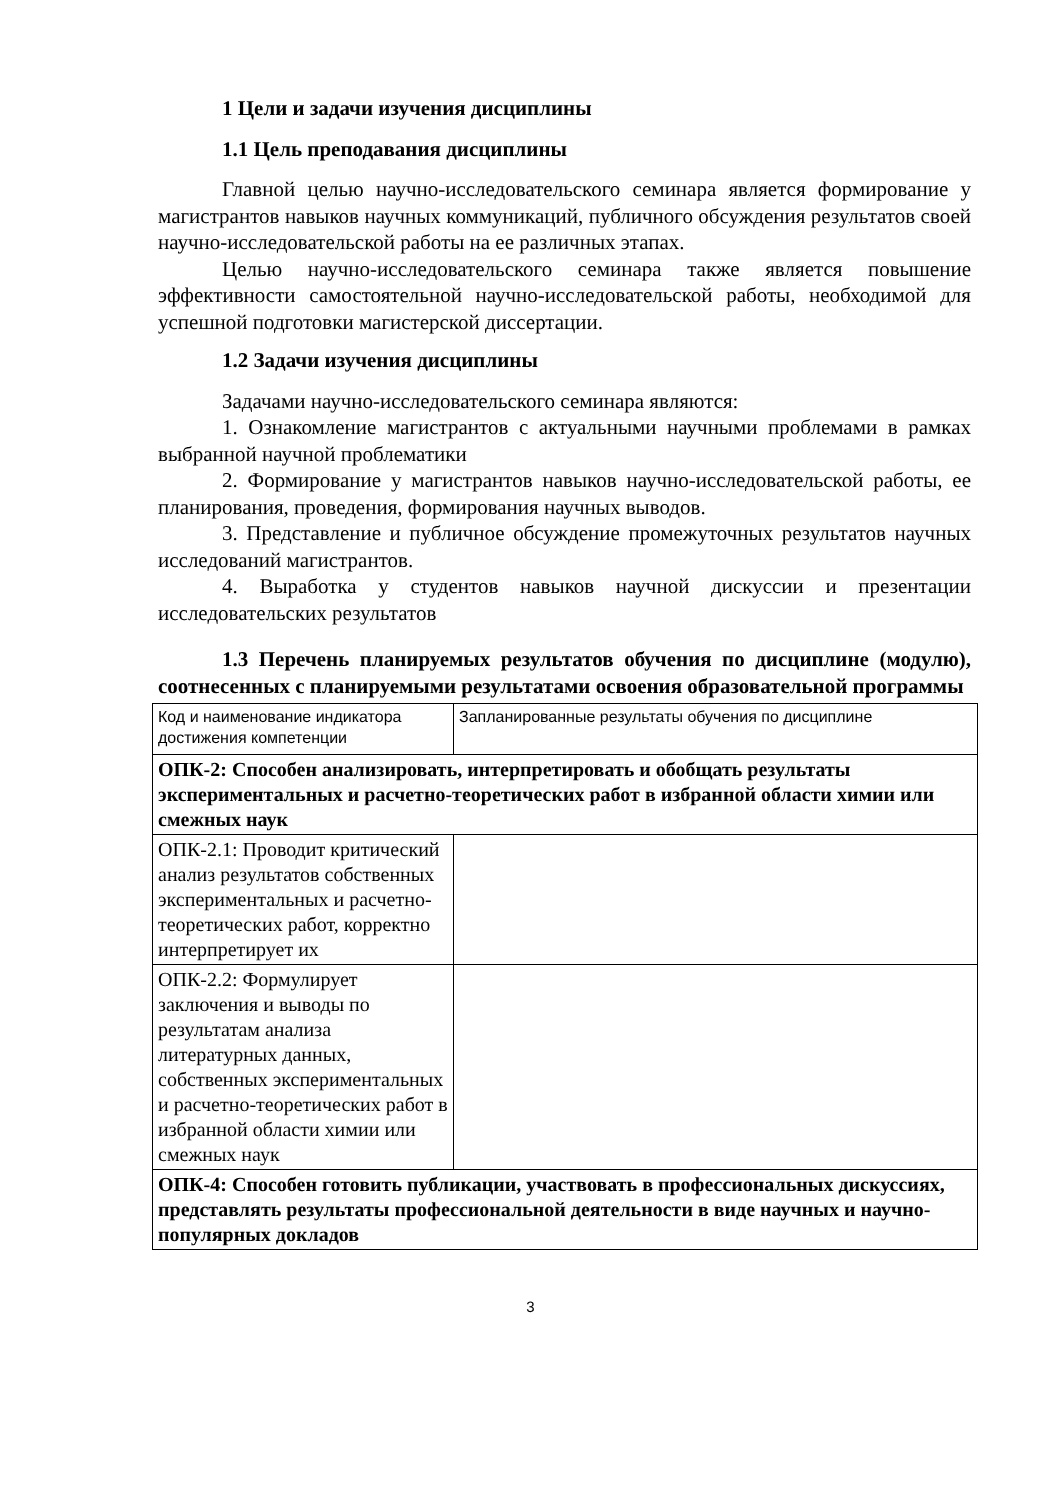1 Цели и задачи изучения дисциплины
1.1 Цель преподавания дисциплины
Главной целью научно-исследовательского семинара является формирование у магистрантов навыков научных коммуникаций, публичного обсуждения результатов своей научно-исследовательской работы на ее различных этапах.
Целью научно-исследовательского семинара также является повышение эффективности самостоятельной научно-исследовательской работы, необходимой для успешной подготовки магистерской диссертации.
1.2 Задачи изучения дисциплины
Задачами научно-исследовательского семинара являются:
1. Ознакомление магистрантов с актуальными научными проблемами в рамках выбранной научной проблематики
2. Формирование у магистрантов навыков научно-исследовательской работы, ее планирования, проведения, формирования научных выводов.
3. Представление и публичное обсуждение промежуточных результатов научных исследований магистрантов.
4. Выработка у студентов навыков научной дискуссии и презентации исследовательских результатов
1.3 Перечень планируемых результатов обучения по дисциплине (модулю), соотнесенных с планируемыми результатами освоения образовательной программы
| Код и наименование индикатора достижения компетенции | Запланированные результаты обучения по дисциплине |
| ОПК-2: Способен анализировать, интерпретировать и обобщать результаты экспериментальных и расчетно-теоретических работ в избранной области химии или смежных наук | |
| ОПК-2.1: Проводит критический анализ результатов собственных экспериментальных и расчетно-теоретических работ, корректно интерпретирует их | |
| ОПК-2.2: Формулирует заключения и выводы по результатам анализа литературных данных, собственных экспериментальных и расчетно-теоретических работ в избранной области химии или смежных наук | |
| ОПК-4: Способен готовить публикации, участвовать в профессиональных дискуссиях, представлять результаты профессиональной деятельности в виде научных и научно-популярных докладов | |
3